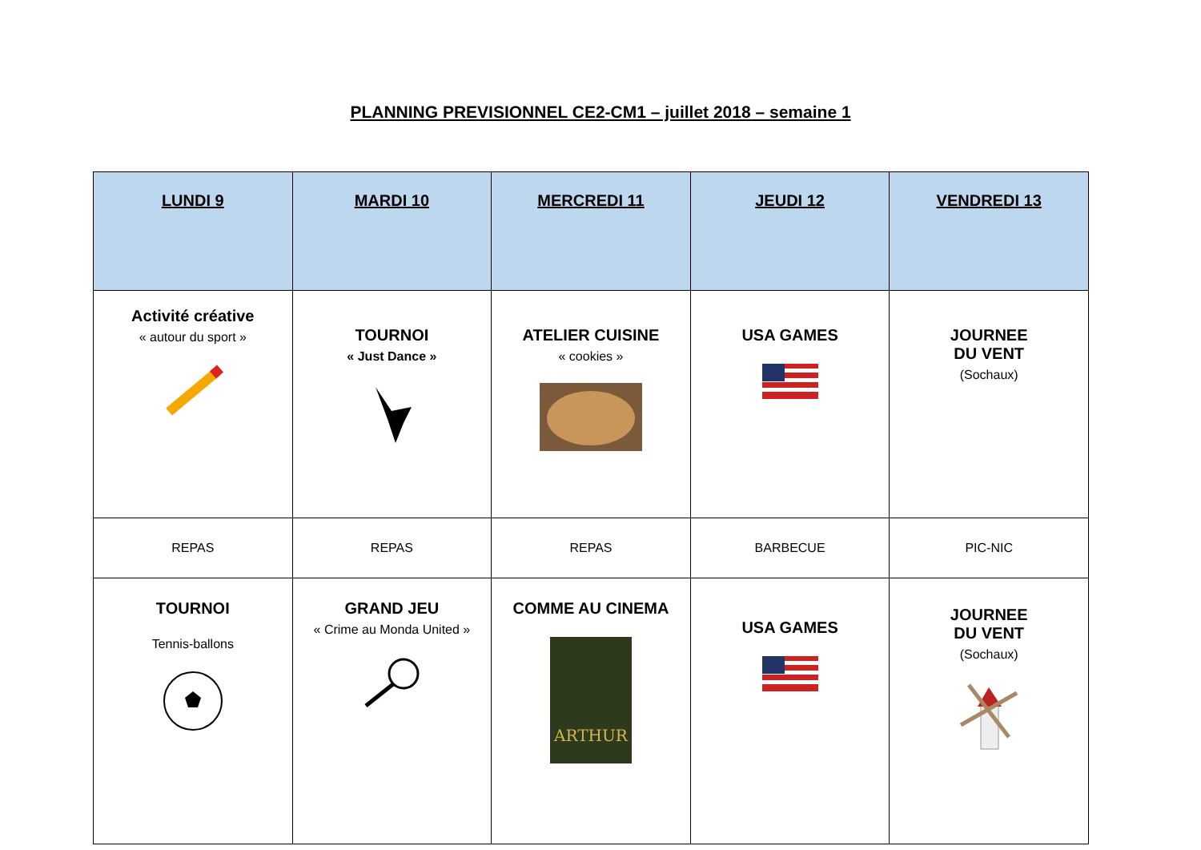PLANNING PREVISIONNEL CE2-CM1 – juillet 2018 – semaine 1
| LUNDI 9 | MARDI 10 | MERCREDI 11 | JEUDI 12 | VENDREDI 13 |
| --- | --- | --- | --- | --- |
| Activité créative « autour du sport » | TOURNOI « Just Dance » | ATELIER CUISINE « cookies » | USA GAMES | JOURNEE DU VENT (Sochaux) |
| REPAS | REPAS | REPAS | BARBECUE | PIC-NIC |
| TOURNOI Tennis-ballons | GRAND JEU « Crime au Monda United » | COMME AU CINEMA ARTHUR | USA GAMES | JOURNEE DU VENT (Sochaux) |